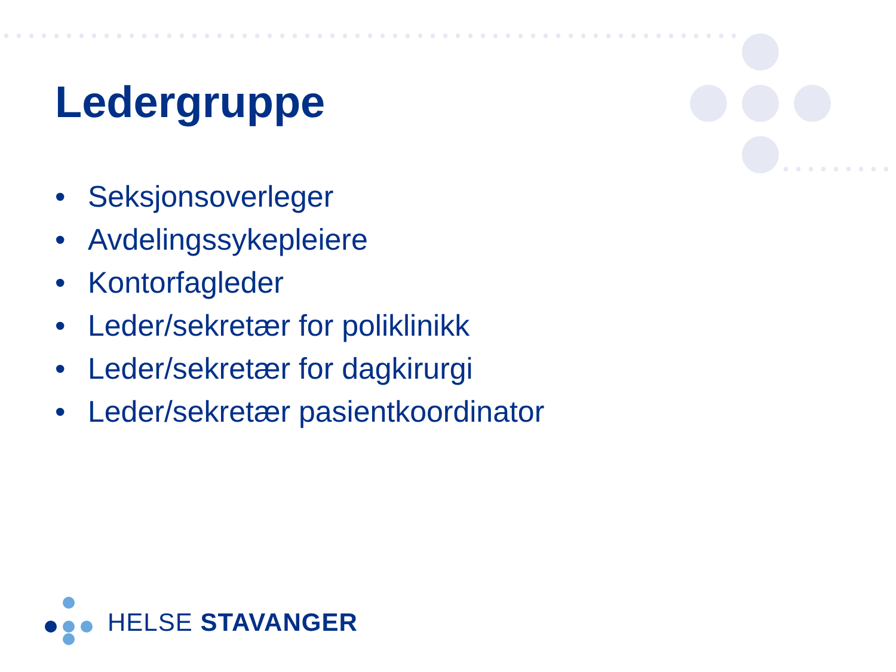Ledergruppe
• Seksjonsoverleger
• Avdelingssykepleiere
• Kontorfagleder
• Leder/sekretær for poliklinikk
• Leder/sekretær for dagkirurgi
• Leder/sekretær pasientkoordinator
HELSE STAVANGER